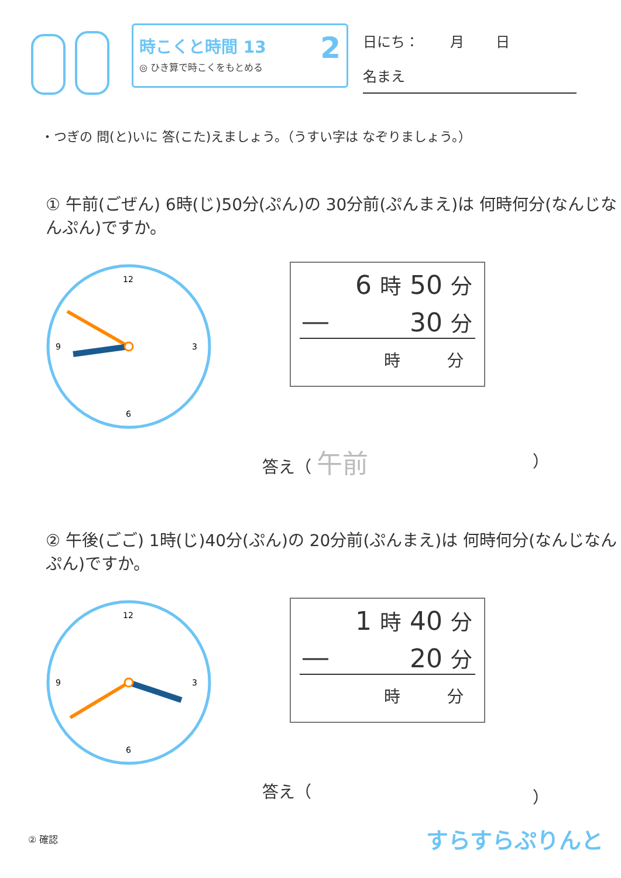時こくと時間 13
◎ ひき算で時こくをもとめる
2
日にち： 月 日
名まえ
・つぎの 問(と)いに 答(こた)えましょう。（うすい字は なぞりましょう。）
① 午前(ごぜん) 6時(じ)50分(ぷん)の 30分前(ぷんまえ)は 何時何分(なんじなんぷん)ですか。
12
3
6
9
6 時 50 分
― 30 分
時 分
答え（ 午前 ）
② 午後(ごご) 1時(じ)40分(ぷん)の 20分前(ぷんまえ)は 何時何分(なんじなんぷん)ですか。
12
3
6
9
1 時 40 分
― 20 分
時 分
答え（ ）
② 確認 すらすらぷりんと